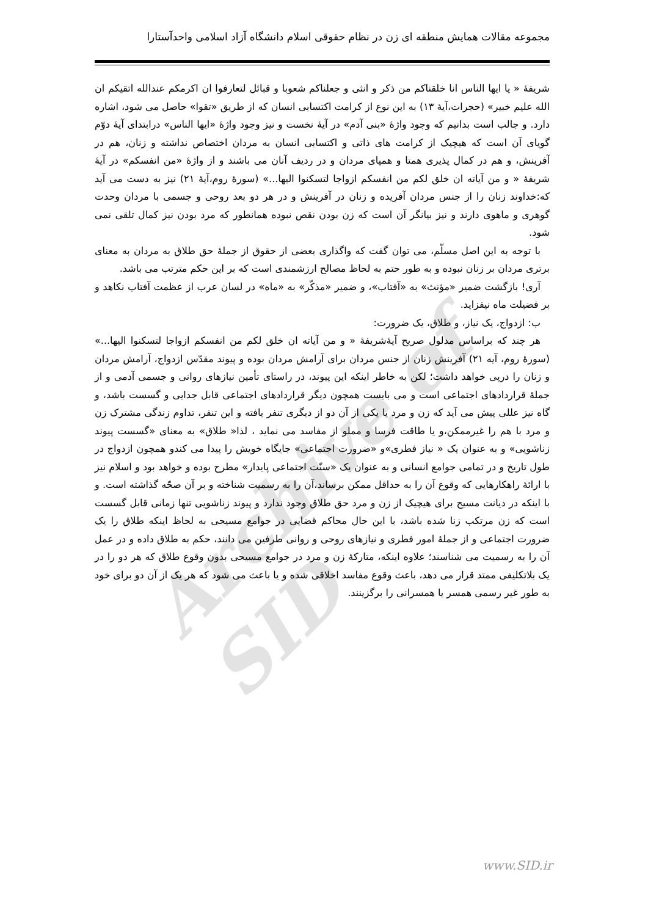مجموعه مقالات همایش منطقه ای زن در نظام حقوقی اسلام دانشگاه آزاد اسلامی واحدآستارا
Archive of SID
شریفۀ « یا ایها الناس انا خلقناکم من ذکر و انثی و جعلناکم شعوبا و قبائل لتعارفوا ان اکرمکم عندالله اتقیکم ان الله علیم خبیر» (حجرات،آیۀ ۱۳) به این نوع از کرامت اکتسابی انسان که از طریق «تقوا» حاصل می شود، اشاره دارد. و جالب است بدانیم که وجود واژۀ «بنی آدم» در آیۀ نخست و نیز وجود واژۀ «ایها الناس» درابتدای آیۀ دوّم گویای آن است که هیچیک از کرامت های ذاتی و اکتسابی انسان به مردان اختصاص نداشته و زنان، هم در آفرینش، و هم در کمال پذیری همتا و همپای مردان و در ردیف آنان می باشند و از واژۀ «من انفسکم» در آیۀ شریفۀ « و من آیاته ان خلق لکم من انفسکم ازواجا لتسکنوا الیها...» (سورۀ روم،آیۀ ۲۱) نیز به دست می آید که:خداوند زنان را از جنس مردان آفریده و زنان در آفرینش و در هر دو بعد روحی و جسمی با مردان وحدت گوهری و ماهوی دارند و نیز بیانگر آن است که زن بودن نقص نبوده همانطور که مرد بودن نیز کمال تلقی نمی شود.
با توجه به این اصل مسلّم، می توان گفت که واگذاری بعضی از حقوق از جملۀ حق طلاق به مردان به معنای برتری مردان بر زنان نبوده و به طور حتم به لحاظ مصالح ارزشمندی است که بر این حکم مترتب می باشد.
آری! بازگشت ضمیر «مؤنث» به «آفتاب»، و ضمیر «مذکّر» به «ماه» در لسان عرب از عظمت آفتاب نکاهد و بر فضیلت ماه نیفزاید.
ب: ازدواج، یک نیاز، و طلاق، یک ضرورت:
هر چند که براساس مدلول صریح آیۀشریفۀ « و من آیاته ان خلق لکم من انفسکم ازواجا لتسکنوا الیها...» (سورۀ روم، آیه ۲۱) آفرینش زنان از جنس مردان برای آرامش مردان بوده و پیوند مقدّس ازدواج، آرامش مردان و زنان را درپی خواهد داشت؛ لکن به خاطر اینکه این پیوند، در راستای تأمین نیازهای روانی و جسمی آدمی و از جملۀ قراردادهای اجتماعی است و می بایست همچون دیگر قراردادهای اجتماعی قابل جدایی و گسست باشد، و گاه نیز عللی پیش می آید که زن و مرد یا یکی از آن دو از دیگری تنفر یافته و این تنفر، تداوم زندگی مشترک زن و مرد با هم را غیرممکن،و یا طاقت فرسا و مملو از مفاسد می نماید ، لذا« طلاق» به معنای «گسست پیوند زناشویی» و به عنوان یک « نیاز فطری»و «ضرورت اجتماعی» جایگاه خویش را پیدا می کندو همچون ازدواج در طول تاریخ و در تمامی جوامع انسانی و به عنوان یک «سنّت اجتماعی پایدار» مطرح بوده و خواهد بود و اسلام نیز با ارائۀ راهکارهایی که وقوع آن را به حداقل ممکن برساند،آن را به رسمیت شناخته و بر آن صحّه گذاشته است. و با اینکه در دیانت مسیح برای هیچیک از زن و مرد حق طلاق وجود ندارد و پیوند زناشویی تنها زمانی قابل گسست است که زن مرتکب زنا شده باشد، با این حال محاکم قضایی در جوامع مسیحی به لحاظ اینکه طلاق را یک ضرورت اجتماعی و از جملۀ امور فطری و نیازهای روحی و روانی طرفین می دانند، حکم به طلاق داده و در عمل آن را به رسمیت می شناسند؛ علاوه اینکه، متارکۀ زن و مرد در جوامع مسیحی بدون وقوع طلاق که هر دو را در یک بلاتکلیفی ممتد قرار می دهد، باعث وقوع مفاسد اخلاقی شده و یا باعث می شود که هر یک از آن دو برای خود به طور غیر رسمی همسر یا همسرانی را برگزینند.
www.SID.ir